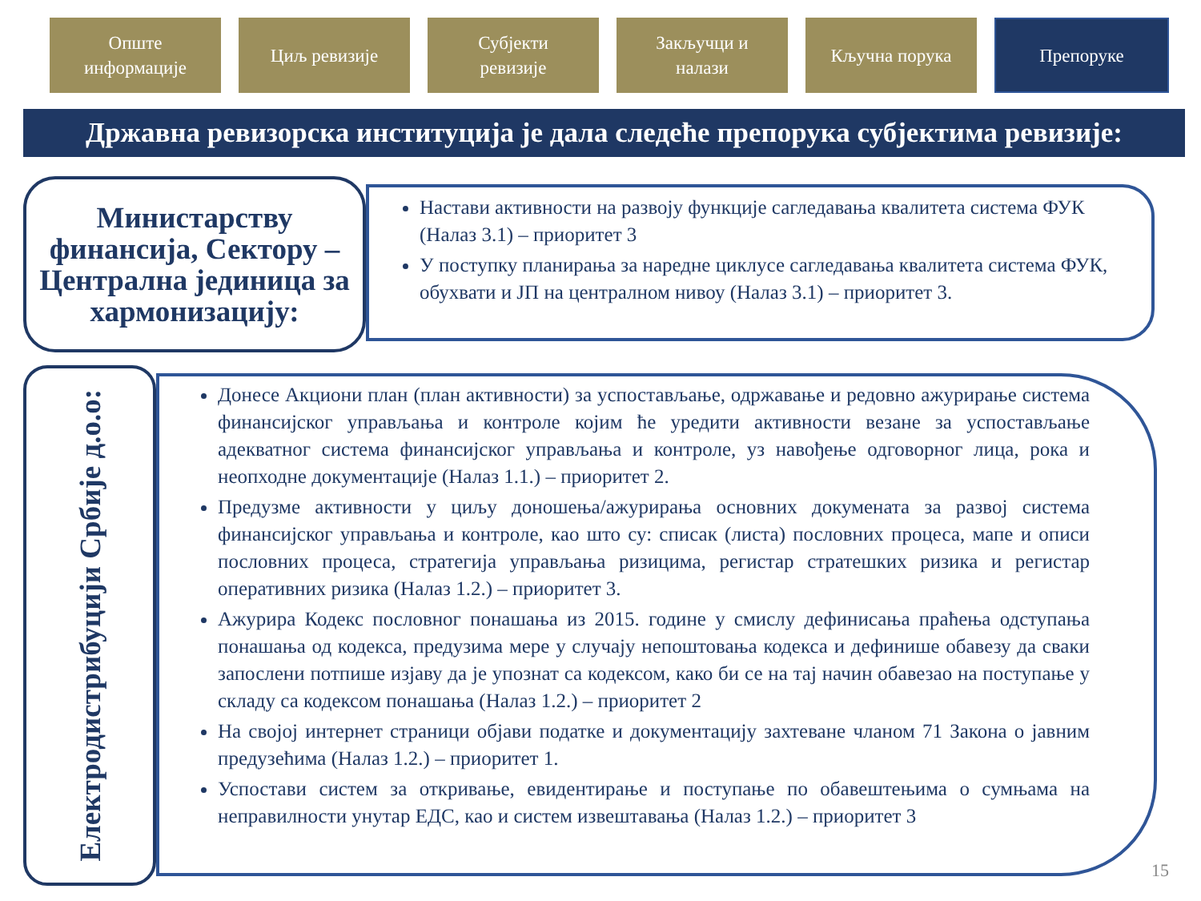Опште
информације
Циљ ревизије Субјекти
ревизије
Закључци и
налази
Кључна порука
Препоруке
Државна ревизорска институција је дала следеће препорука субјектима ревизије:
Министарству финансија, Сектору – Централна јединица за хармонизацију:
Настави активности на развоју функције сагледавања квалитета система ФУК (Налаз 3.1) – приоритет 3
У поступку планирања за наредне циклусе сагледавања квалитета система ФУК, обухвати и ЈП на централном нивоу (Налаз 3.1) – приоритет 3.
Електродистрибуцији Србије д.о.о:
Донесе Акциони план (план активности) за успостављање, одржавање и редовно ажурирање система финансијског управљања и контроле којим ће уредити активности везане за успостављање адекватног система финансијског управљања и контроле, уз навођење одговорног лица, рока и неопходне документације (Налаз 1.1.) – приоритет 2.
Предузме активности у циљу доношења/ажурирања основних докумената за развој система финансијског управљања и контроле, као што су: списак (листа) пословних процеса, мапе и описи пословних процеса, стратегија управљања ризицима, регистар стратешких ризика и регистар оперативних ризика (Налаз 1.2.) – приоритет 3.
Ажурира Кодекс пословног понашања из 2015. године у смислу дефинисања праћења одступања понашања од кодекса, предузима мере у случају непоштовања кодекса и дефинише обавезу да сваки запослени потпише изјаву да је упознат са кодексом, како би се на тај начин обавезао на поступање у складу са кодексом понашања (Налаз 1.2.) – приоритет 2
На својој интернет страници објави податке и документацију захтеване чланом 71 Закона о јавним предузећима (Налаз 1.2.) – приоритет 1.
Успостави систем за откривање, евидентирање и поступање по обавештењима о сумњама на неправилности унутар ЕДС, као и систем извештавања (Налаз 1.2.) – приоритет 3
15